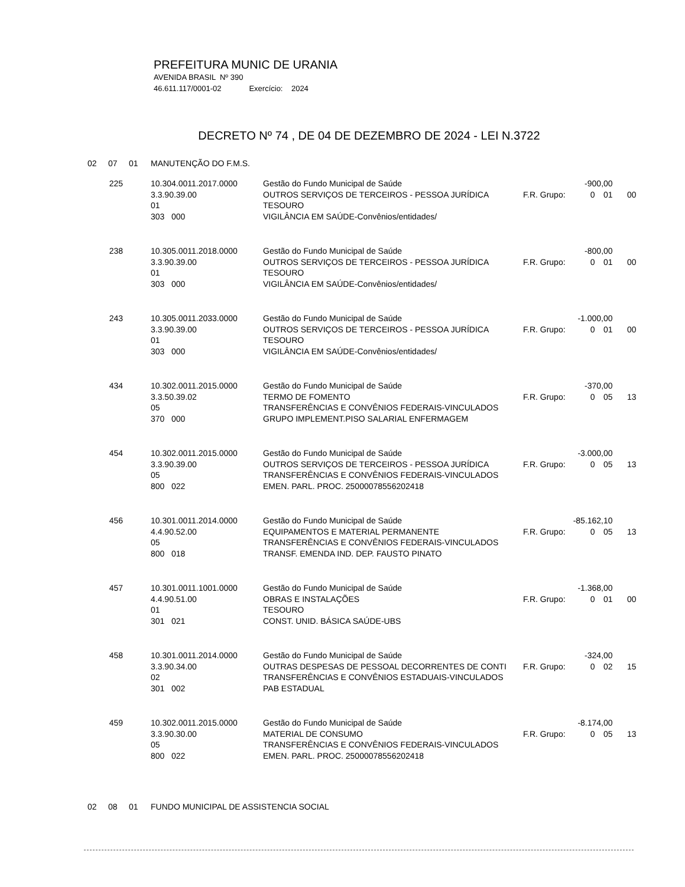PREFEITURA MUNIC DE URANIA
AVENIDA BRASIL Nº 390
46.611.117/0001-02 Exercício: 2024
DECRETO Nº 74 , DE 04 DE DEZEMBRO DE 2024 - LEI N.3722
02 07 01 MANUTENÇÃO DO F.M.S.
| 225 | 10.304.0011.2017.0000 | Gestão do Fundo Municipal de Saúde | -900,00 | | | | |
| | 3.3.90.39.00 | OUTROS SERVIÇOS DE TERCEIROS - PESSOA JURÍDICA | F.R. Grupo: | 0 | 01 | 00 | |
| | 01 | TESOURO | | | | | |
| | 303 000 | VIGILÂNCIA EM SAÚDE-Convênios/entidades/ | | | | | |
| 238 | 10.305.0011.2018.0000 | Gestão do Fundo Municipal de Saúde | -800,00 | | | |
| | 3.3.90.39.00 | OUTROS SERVIÇOS DE TERCEIROS - PESSOA JURÍDICA | F.R. Grupo: | 0 | 01 | 00 |
| | 01 | TESOURO | | | | |
| | 303 000 | VIGILÂNCIA EM SAÚDE-Convênios/entidades/ | | | | |
| 243 | 10.305.0011.2033.0000 | Gestão do Fundo Municipal de Saúde | -1.000,00 | | | |
| | 3.3.90.39.00 | OUTROS SERVIÇOS DE TERCEIROS - PESSOA JURÍDICA | F.R. Grupo: | 0 | 01 | 00 |
| | 01 | TESOURO | | | | |
| | 303 000 | VIGILÂNCIA EM SAÚDE-Convênios/entidades/ | | | | |
| 434 | 10.302.0011.2015.0000 | Gestão do Fundo Municipal de Saúde | -370,00 | | | |
| | 3.3.50.39.02 | TERMO DE FOMENTO | F.R. Grupo: | 0 | 05 | 13 |
| | 05 | TRANSFERÊNCIAS E CONVÊNIOS FEDERAIS-VINCULADOS | | | | |
| | 370 000 | GRUPO IMPLEMENT.PISO SALARIAL ENFERMAGEM | | | | |
| 454 | 10.302.0011.2015.0000 | Gestão do Fundo Municipal de Saúde | -3.000,00 | | | |
| | 3.3.90.39.00 | OUTROS SERVIÇOS DE TERCEIROS - PESSOA JURÍDICA | F.R. Grupo: | 0 | 05 | 13 |
| | 05 | TRANSFERÊNCIAS E CONVÊNIOS FEDERAIS-VINCULADOS | | | | |
| | 800 022 | EMEN. PARL. PROC. 25000078556202418 | | | | |
| 456 | 10.301.0011.2014.0000 | Gestão do Fundo Municipal de Saúde | -85.162,10 | | | |
| | 4.4.90.52.00 | EQUIPAMENTOS E MATERIAL PERMANENTE | F.R. Grupo: | 0 | 05 | 13 |
| | 05 | TRANSFERÊNCIAS E CONVÊNIOS FEDERAIS-VINCULADOS | | | | |
| | 800 018 | TRANSF. EMENDA IND. DEP. FAUSTO PINATO | | | | |
| 457 | 10.301.0011.1001.0000 | Gestão do Fundo Municipal de Saúde | -1.368,00 | | | |
| | 4.4.90.51.00 | OBRAS E INSTALAÇÕES | F.R. Grupo: | 0 | 01 | 00 |
| | 01 | TESOURO | | | | |
| | 301 021 | CONST. UNID. BÁSICA SAÚDE-UBS | | | | |
| 458 | 10.301.0011.2014.0000 | Gestão do Fundo Municipal de Saúde | -324,00 | | | |
| | 3.3.90.34.00 | OUTRAS DESPESAS DE PESSOAL DECORRENTES DE CONTI | F.R. Grupo: | 0 | 02 | 15 |
| | 02 | TRANSFERÊNCIAS E CONVÊNIOS ESTADUAIS-VINCULADOS | | | | |
| | 301 002 | PAB ESTADUAL | | | | |
| 459 | 10.302.0011.2015.0000 | Gestão do Fundo Municipal de Saúde | -8.174,00 | | | |
| | 3.3.90.30.00 | MATERIAL DE CONSUMO | F.R. Grupo: | 0 | 05 | 13 |
| | 05 | TRANSFERÊNCIAS E CONVÊNIOS FEDERAIS-VINCULADOS | | | | |
| | 800 022 | EMEN. PARL. PROC. 25000078556202418 | | | | |
02 08 01 FUNDO MUNICIPAL DE ASSISTENCIA SOCIAL